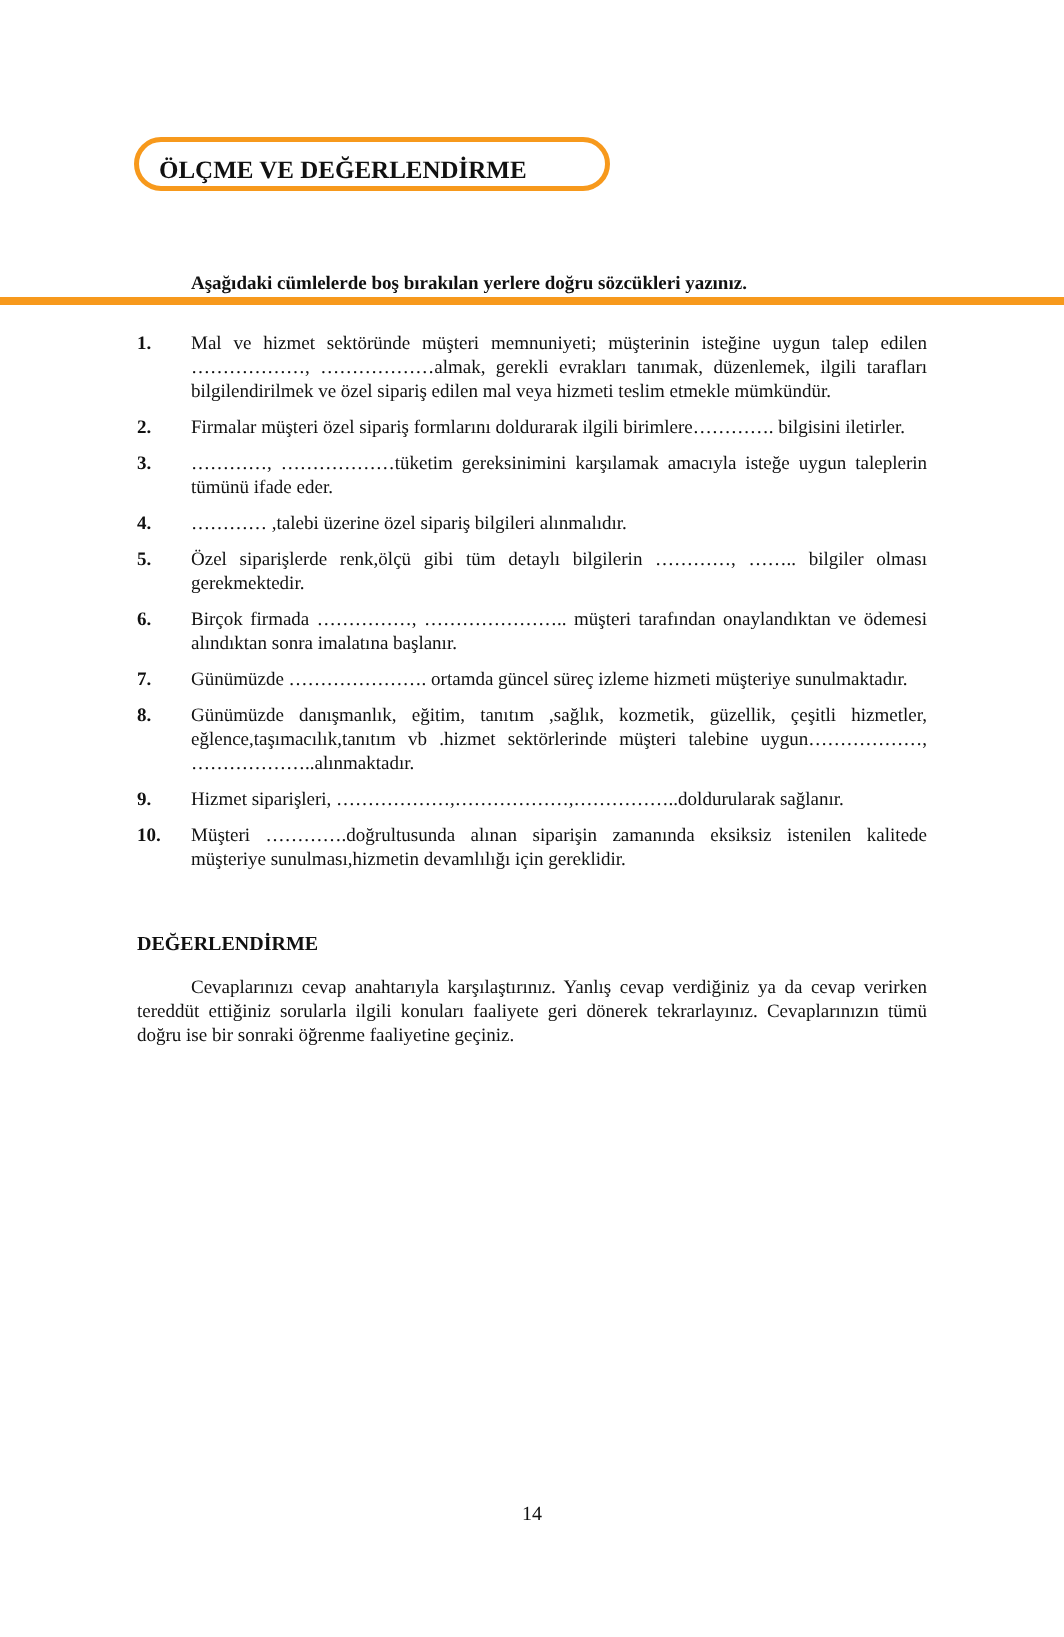ÖLÇME VE DEĞERLENDİRME
Aşağıdaki cümlelerde boş bırakılan yerlere doğru sözcükleri yazınız.
1. Mal ve hizmet sektöründe müşteri memnuniyeti; müşterinin isteğine uygun talep edilen ………………, ………………almak, gerekli evrakları tanımak, düzenlemek, ilgili tarafları bilgilendirilmek ve özel sipariş edilen mal veya hizmeti teslim etmekle mümkündür.
2. Firmalar müşteri özel sipariş formlarını doldurarak ilgili birimlere…………. bilgisini iletirler.
3. …………, ………………tüketim gereksinimini karşılamak amacıyla isteğe uygun taleplerin tümünü ifade eder.
4. ………… ,talebi üzerine özel sipariş bilgileri alınmalıdır.
5. Özel siparişlerde renk,ölçü gibi tüm detaylı bilgilerin …………, …….. bilgiler olması gerekmektedir.
6. Birçok firmada ……………, ………………….. müşteri tarafından onaylandıktan ve ödemesi alındıktan sonra imalatına başlanır.
7. Günümüzde …………………. ortamda güncel süreç izleme hizmeti müşteriye sunulmaktadır.
8. Günümüzde danışmanlık, eğitim, tanıtım ,sağlık, kozmetik, güzellik, çeşitli hizmetler, eğlence,taşımacılık,tanıtım vb .hizmet sektörlerinde müşteri talebine uygun………………, ………………..alınmaktadır.
9. Hizmet siparişleri, ………………,………………,……………..doldurularak sağlanır.
10. Müşteri ………….doğrultusunda alınan siparişin zamanında eksiksiz istenilen kalitede müşteriye sunulması,hizmetin devamlılığı için gereklidir.
DEĞERLENDİRME
Cevaplarınızı cevap anahtarıyla karşılaştırınız. Yanlış cevap verdiğiniz ya da cevap verirken tereddüt ettiğiniz sorularla ilgili konuları faaliyete geri dönerek tekrarlayınız. Cevaplarınızın tümü doğru ise bir sonraki öğrenme faaliyetine geçiniz.
14